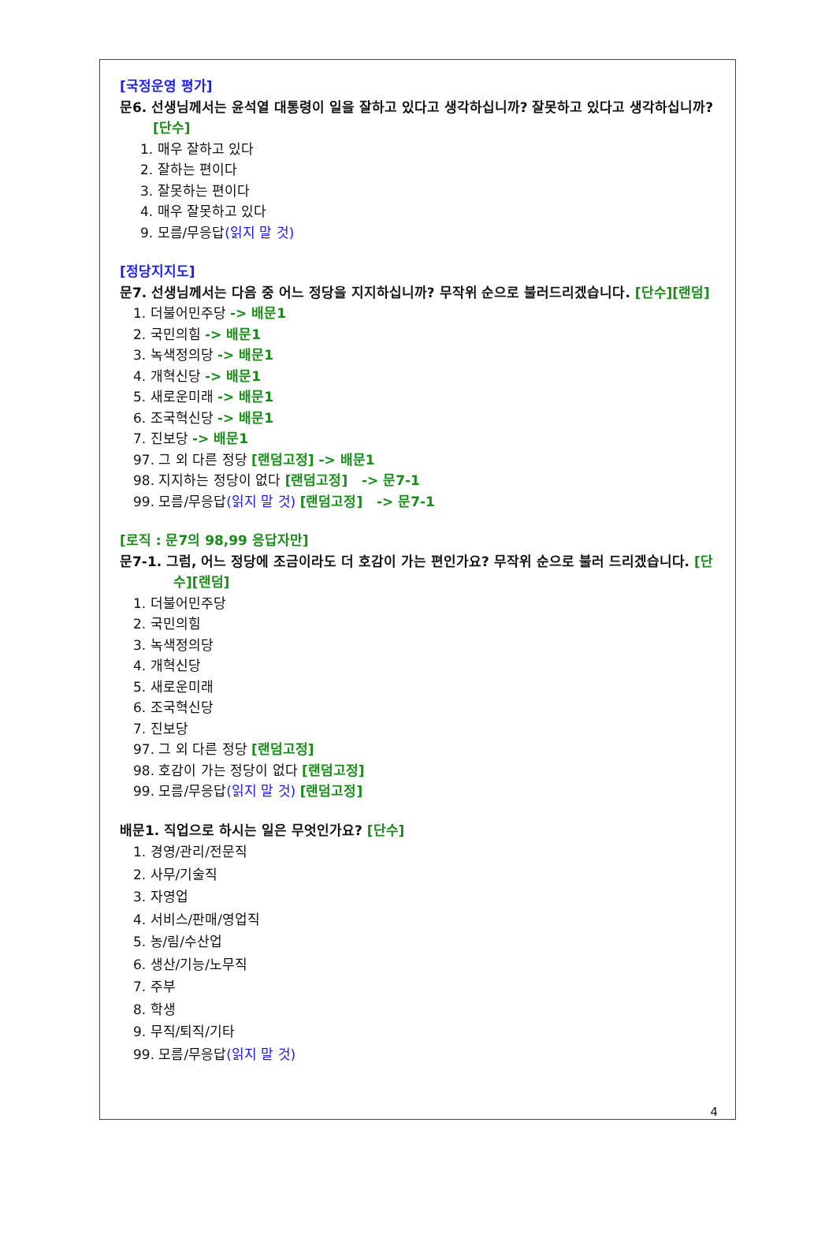[국정운영 평가]
문6. 선생님께서는 윤석열 대통령이 일을 잘하고 있다고 생각하십니까? 잘못하고 있다고 생각하십니까? [단수]
1. 매우 잘하고 있다
2. 잘하는 편이다
3. 잘못하는 편이다
4. 매우 잘못하고 있다
9. 모름/무응답(읽지 말 것)
[정당지지도]
문7. 선생님께서는 다음 중 어느 정당을 지지하십니까? 무작위 순으로 불러드리겠습니다. [단수][랜덤]
1. 더불어민주당 -> 배문1
2. 국민의힘 -> 배문1
3. 녹색정의당 -> 배문1
4. 개혁신당 -> 배문1
5. 새로운미래 -> 배문1
6. 조국혁신당 -> 배문1
7. 진보당 -> 배문1
97. 그 외 다른 정당 [랜덤고정] -> 배문1
98. 지지하는 정당이 없다 [랜덤고정] -> 문7-1
99. 모름/무응답(읽지 말 것) [랜덤고정] -> 문7-1
[로직 : 문7의 98,99 응답자만]
문7-1. 그럼, 어느 정당에 조금이라도 더 호감이 가는 편인가요? 무작위 순으로 불러 드리겠습니다. [단수][랜덤]
1. 더불어민주당
2. 국민의힘
3. 녹색정의당
4. 개혁신당
5. 새로운미래
6. 조국혁신당
7. 진보당
97. 그 외 다른 정당 [랜덤고정]
98. 호감이 가는 정당이 없다 [랜덤고정]
99. 모름/무응답(읽지 말 것) [랜덤고정]
배문1. 직업으로 하시는 일은 무엇인가요? [단수]
1. 경영/관리/전문직
2. 사무/기술직
3. 자영업
4. 서비스/판매/영업직
5. 농/림/수산업
6. 생산/기능/노무직
7. 주부
8. 학생
9. 무직/퇴직/기타
99. 모름/무응답(읽지 말 것)
4